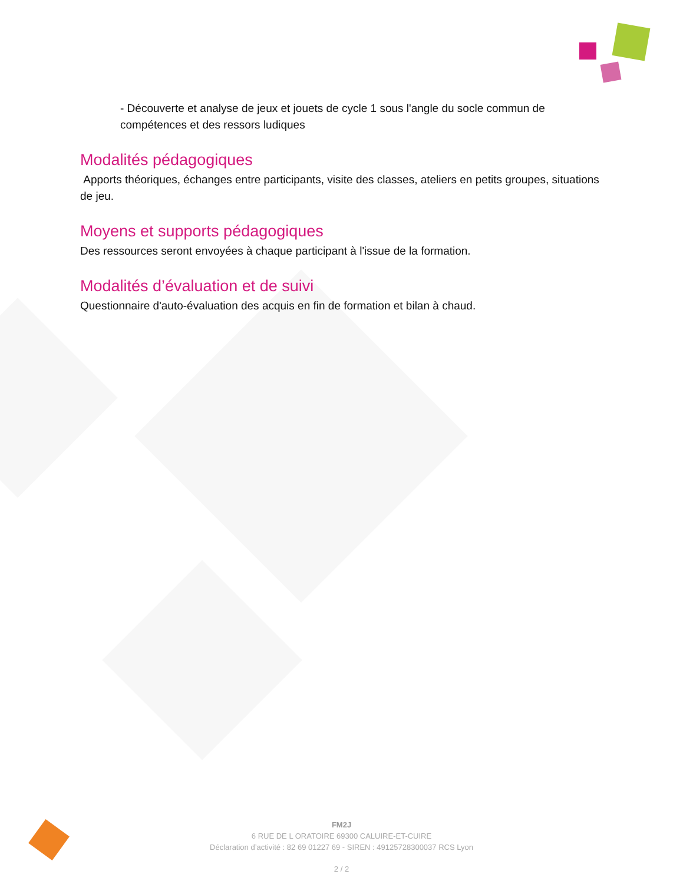- Découverte et analyse de jeux et jouets de cycle 1 sous l'angle du socle commun de compétences et des ressors ludiques
Modalités pédagogiques
Apports théoriques, échanges entre participants, visite des classes, ateliers en petits groupes, situations de jeu.
Moyens et supports pédagogiques
Des ressources seront envoyées à chaque participant à l'issue de la formation.
Modalités d’évaluation et de suivi
Questionnaire d'auto-évaluation des acquis en fin de formation et bilan à chaud.
FM2J
6 RUE DE L ORATOIRE 69300 CALUIRE-ET-CUIRE
Déclaration d’activité : 82 69 01227 69 - SIREN : 49125728300037 RCS Lyon
2 / 2